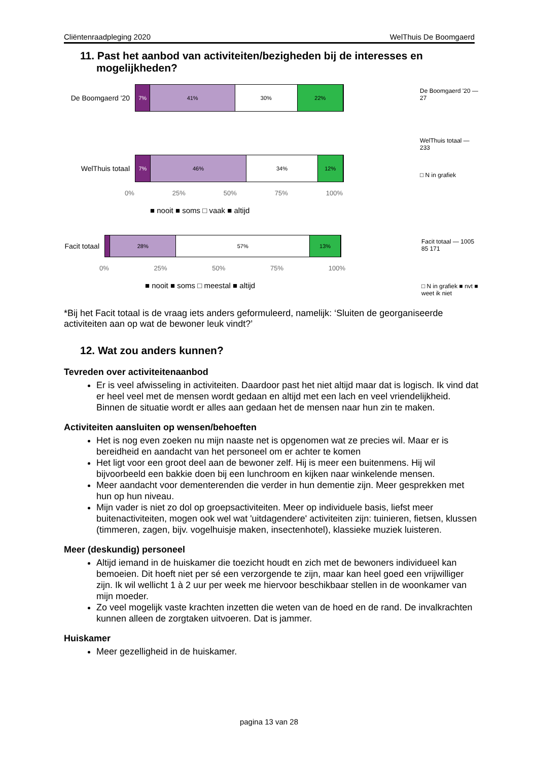Cliëntenraadpleging 2020 WelThuis De Boomgaerd
11. Past het aanbod van activiteiten/bezigheden bij de interesses en mogelijkheden?
De Boomgaerd '20
7% 41% 30% 22%
WelThuis totaal
7% 46% 34% 12%
0% 25% 50% 75% 100%
■ nooit ■ soms □ vaak ■ altijd
De Boomgaerd '20 — 27
WelThuis totaal — 233
□ N in grafiek
Facit totaal
28% 57% 13%
0% 25% 50% 75% 100%
■ nooit ■ soms □ meestal ■ altijd
Facit totaal — 1005 85 171
□ N in grafiek ■ nvt ■ weet ik niet
*Bij het Facit totaal is de vraag iets anders geformuleerd, namelijk: ‘Sluiten de georganiseerde activiteiten aan op wat de bewoner leuk vindt?’
12. Wat zou anders kunnen?
Tevreden over activiteitenaanbod
Er is veel afwisseling in activiteiten. Daardoor past het niet altijd maar dat is logisch. Ik vind dat er heel veel met de mensen wordt gedaan en altijd met een lach en veel vriendelijkheid. Binnen de situatie wordt er alles aan gedaan het de mensen naar hun zin te maken.
Activiteiten aansluiten op wensen/behoeften
Het is nog even zoeken nu mijn naaste net is opgenomen wat ze precies wil. Maar er is bereidheid en aandacht van het personeel om er achter te komen
Het ligt voor een groot deel aan de bewoner zelf. Hij is meer een buitenmens. Hij wil bijvoorbeeld een bakkie doen bij een lunchroom en kijken naar winkelende mensen.
Meer aandacht voor dementerenden die verder in hun dementie zijn. Meer gesprekken met hun op hun niveau.
Mijn vader is niet zo dol op groepsactiviteiten. Meer op individuele basis, liefst meer buitenactiviteiten, mogen ook wel wat 'uitdagendere' activiteiten zijn: tuinieren, fietsen, klussen (timmeren, zagen, bijv. vogelhuisje maken, insectenhotel), klassieke muziek luisteren.
Meer (deskundig) personeel
Altijd iemand in de huiskamer die toezicht houdt en zich met de bewoners individueel kan bemoeien. Dit hoeft niet per sé een verzorgende te zijn, maar kan heel goed een vrijwilliger zijn. Ik wil wellicht 1 à 2 uur per week me hiervoor beschikbaar stellen in de woonkamer van mijn moeder.
Zo veel mogelijk vaste krachten inzetten die weten van de hoed en de rand. De invalkrachten kunnen alleen de zorgtaken uitvoeren. Dat is jammer.
Huiskamer
Meer gezelligheid in de huiskamer.
pagina 13 van 28